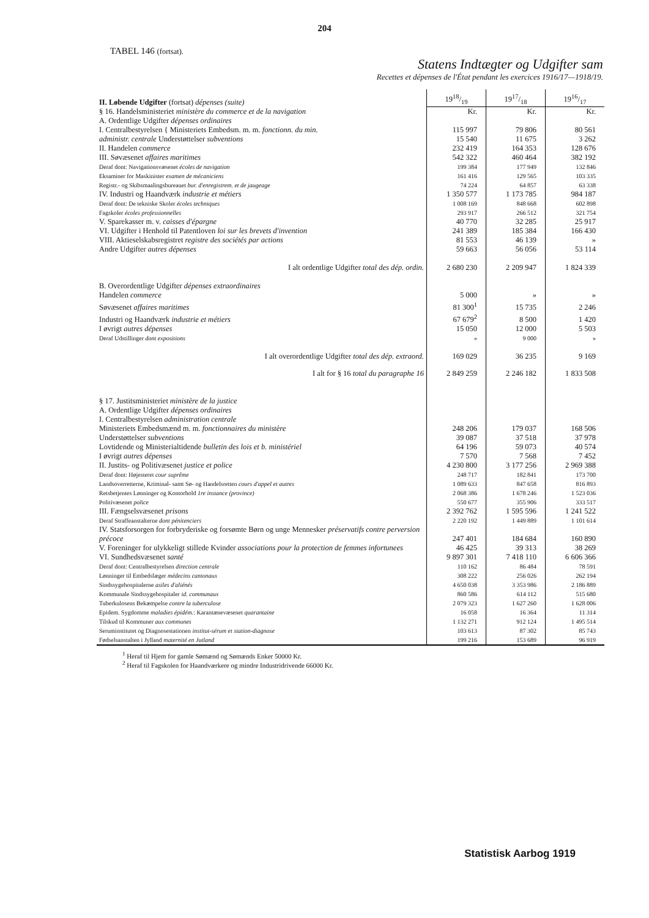204
TABEL 146 (fortsat).
Statens Indtægter og Udgifter sam
Recettes et dépenses de l'État pendant les exercices 1916/17—1918/19.
| II. Løbende Udgifter (fortsat) dépenses (suite) | 1918/19 | 1917/18 | 1916/17 |
| § 16. Handelsministeriet ministère du commerce et de la navigation | Kr. | Kr. | Kr. |
| A. Ordentlige Udgifter dépenses ordinaires | | | |
| I. Centralbestyrelsen { Ministeriets Embedsm. m. m. fonctionn. du min. | 115 997 | 79 806 | 80 561 |
| administr. centrale Understøttelser subventions | 15 540 | 11 675 | 3 262 |
| II. Handelen commerce | 232 419 | 164 353 | 128 676 |
| III. Søvæsenet affaires maritimes | 542 322 | 460 464 | 382 192 |
| Deraf dont: Navigationsvæsenet écoles de navigation | 199 384 | 177 949 | 132 846 |
| Eksaminer for Maskinister examen de mécaniciens | 161 416 | 129 565 | 103 335 |
| Registr.- og Skibsmaalingsbureauet bur. d'enregistrem. et de jaugeage | 74 224 | 64 857 | 63 338 |
| IV. Industri og Haandværk industrie et métiers | 1 350 577 | 1 173 785 | 984 187 |
| Deraf dont: De tekniske Skoler écoles techniques | 1 008 169 | 848 668 | 602 898 |
| Fagskoler écoles professionnelles | 293 917 | 266 512 | 321 754 |
| V. Sparekasser m. v. caisses d'épargne | 40 770 | 32 285 | 25 917 |
| VI. Udgifter i Henhold til Patentloven loi sur les brevets d'invention | 241 389 | 185 384 | 166 430 |
| VIII. Aktieselskabsregistret registre des sociétés par actions | 81 553 | 46 139 | » |
| Andre Udgifter autres dépenses | 59 663 | 56 056 | 53 114 |
| I alt ordentlige Udgifter total des dép. ordin. | 2 680 230 | 2 209 947 | 1 824 339 |
| B. Overordentlige Udgifter dépenses extraordinaires | | | |
| Handelen commerce | 5 000 | » | » |
| Søvæsenet affaires maritimes | 81 300<sup>1</sup> | 15 735 | 2 246 |
| Industri og Haandværk industrie et métiers | 67 679<sup>2</sup> | 8 500 | 1 420 |
| I øvrigt autres dépenses | 15 050 | 12 000 | 5 503 |
| Deraf Udstillinger dont expositions | » | 9 000 | » |
| I alt overordentlige Udgifter total des dép. extraord. | 169 029 | 36 235 | 9 169 |
| I alt for § 16 total du paragraphe 16 | 2 849 259 | 2 246 182 | 1 833 508 |
| § 17. Justitsministeriet ministère de la justice | | | |
| A. Ordentlige Udgifter dépenses ordinaires | | | |
| I. Centralbestyrelsen administration centrale | | | |
| Ministeriets Embedsmænd m. m. fonctionnaires du ministère | 248 206 | 179 037 | 168 506 |
| Understøttelser subventions | 39 087 | 37 518 | 37 978 |
| Lovtidende og Ministerialtidende bulletin des lois et b. ministériel | 64 196 | 59 073 | 40 574 |
| I øvrigt autres dépenses | 7 570 | 7 568 | 7 452 |
| II. Justits- og Politivæsenet justice et police | 4 230 800 | 3 177 256 | 2 969 388 |
| Deraf dont: Højesteret cour suprême | 248 717 | 182 841 | 173 700 |
| Landsoverretterne, Kriminal- samt Sø- og Handelsretten cours d'appel et autres | 1 089 633 | 847 658 | 816 893 |
| Retsbetjentes Lønninger og Kontorhold 1re instance (province) | 2 068 386 | 1 678 246 | 1 523 036 |
| Politivæsenet police | 550 677 | 355 906 | 333 517 |
| III. Fængselsvæsenet prisons | 2 392 762 | 1 595 596 | 1 241 522 |
| Deraf Straffeanstalterne dont pénitenciers | 2 220 192 | 1 449 889 | 1 101 614 |
| IV. Statsforsorgen for forbryderiske og forsømte Børn og unge Mennesker préservatifs contre perversion précoce | 247 401 | 184 684 | 160 890 |
| V. Foreninger for ulykkeligt stillede Kvinder associations pour la protection de femmes infortunees | 46 425 | 39 313 | 38 269 |
| VI. Sundhedsvæsenet santé | 9 897 301 | 7 418 110 | 6 606 366 |
| Deraf dont: Centralbestyrelsen direction centrale | 110 162 | 86 484 | 78 591 |
| Lønninger til Embedslæger médecins cantonaux | 308 222 | 256 026 | 262 194 |
| Sindssygehospitalerne asiles d'aliénés | 4 650 038 | 3 353 986 | 2 186 889 |
| Kommunale Sindssygehospitaler id. communaux | 860 586 | 614 112 | 515 680 |
| Tuberkulosens Bekæmpelse contre la tuberculose | 2 079 323 | 1 627 260 | 1 628 006 |
| Epidem. Sygdomme maladies épidém. : Karantænevæsenet quarantaine | 16 058 | 16 364 | 11 314 |
| Tilskud til Kommuner aux communes | 1 132 271 | 912 124 | 1 495 514 |
| Seruminstitutet og Diagnosestationen institut-sérum et station-diagnose | 103 613 | 87 302 | 85 743 |
| Fødselsanstalten i Jylland maternité en Jutland | 199 216 | 153 689 | 96 919 |
<sup>1</sup> Heraf til Hjem for gamle Sømænd og Sømænds Enker 50000 Kr.
<sup>2</sup> Heraf til Fagskolen for Haandværkere og mindre Industridrivende 66000 Kr.
Statistisk Aarbog 1919